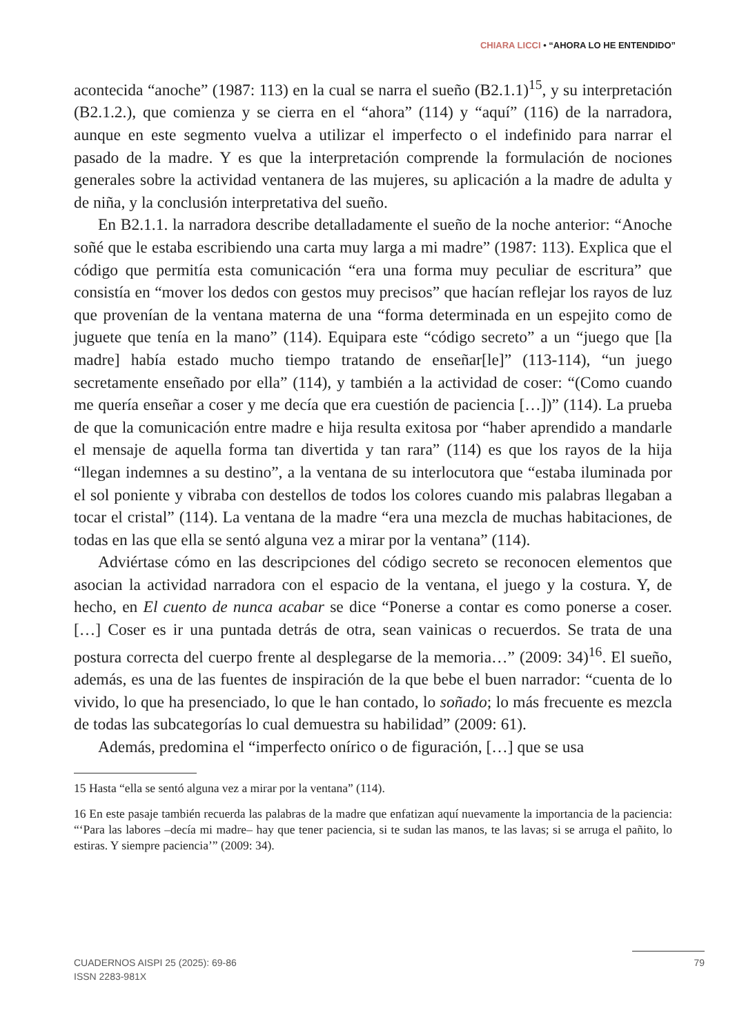CHIARA LICCI • “AHORA LO HE ENTENDIDO”
acontecida “anoche” (1987: 113) en la cual se narra el sueño (B2.1.1)<sup>15</sup>, y su interpretación (B2.1.2.), que comienza y se cierra en el “ahora” (114) y “aquí” (116) de la narradora, aunque en este segmento vuelva a utilizar el imperfecto o el indefinido para narrar el pasado de la madre. Y es que la interpretación comprende la formulación de nociones generales sobre la actividad ventanera de las mujeres, su aplicación a la madre de adulta y de niña, y la conclusión interpretativa del sueño.
En B2.1.1. la narradora describe detalladamente el sueño de la noche anterior: “Anoche soñé que le estaba escribiendo una carta muy larga a mi madre” (1987: 113). Explica que el código que permitía esta comunicación “era una forma muy peculiar de escritura” que consistía en “mover los dedos con gestos muy precisos” que hacían reflejar los rayos de luz que provenían de la ventana materna de una “forma determinada en un espejito como de juguete que tenía en la mano” (114). Equipara este “código secreto” a un “juego que [la madre] había estado mucho tiempo tratando de enseñar[le]” (113-114), “un juego secretamente enseñado por ella” (114), y también a la actividad de coser: “(Como cuando me quería enseñar a coser y me decía que era cuestión de paciencia […])” (114). La prueba de que la comunicación entre madre e hija resulta exitosa por “haber aprendido a mandarle el mensaje de aquella forma tan divertida y tan rara” (114) es que los rayos de la hija “llegan indemnes a su destino”, a la ventana de su interlocutora que “estaba iluminada por el sol poniente y vibraba con destellos de todos los colores cuando mis palabras llegaban a tocar el cristal” (114). La ventana de la madre “era una mezcla de muchas habitaciones, de todas en las que ella se sentó alguna vez a mirar por la ventana” (114).
Adviértase cómo en las descripciones del código secreto se reconocen elementos que asocian la actividad narradora con el espacio de la ventana, el juego y la costura. Y, de hecho, en El cuento de nunca acabar se dice “Ponerse a contar es como ponerse a coser. […] Coser es ir una puntada detrás de otra, sean vainicas o recuerdos. Se trata de una postura correcta del cuerpo frente al desplegarse de la memoria…” (2009: 34)<sup>16</sup>. El sueño, además, es una de las fuentes de inspiración de la que bebe el buen narrador: “cuenta de lo vivido, lo que ha presenciado, lo que le han contado, lo soñado; lo más frecuente es mezcla de todas las subcategorías lo cual demuestra su habilidad” (2009: 61).
Además, predomina el “imperfecto onírico o de figuración, […] que se usa
15 Hasta “ella se sentó alguna vez a mirar por la ventana” (114).
16 En este pasaje también recuerda las palabras de la madre que enfatizan aquí nuevamente la importancia de la paciencia: “‘Para las labores –decía mi madre– hay que tener paciencia, si te sudan las manos, te las lavas; si se arruga el pañito, lo estiras. Y siempre paciencia’” (2009: 34).
CUADERNOS AISPI 25 (2025): 69-86
ISSN 2283-981X
79